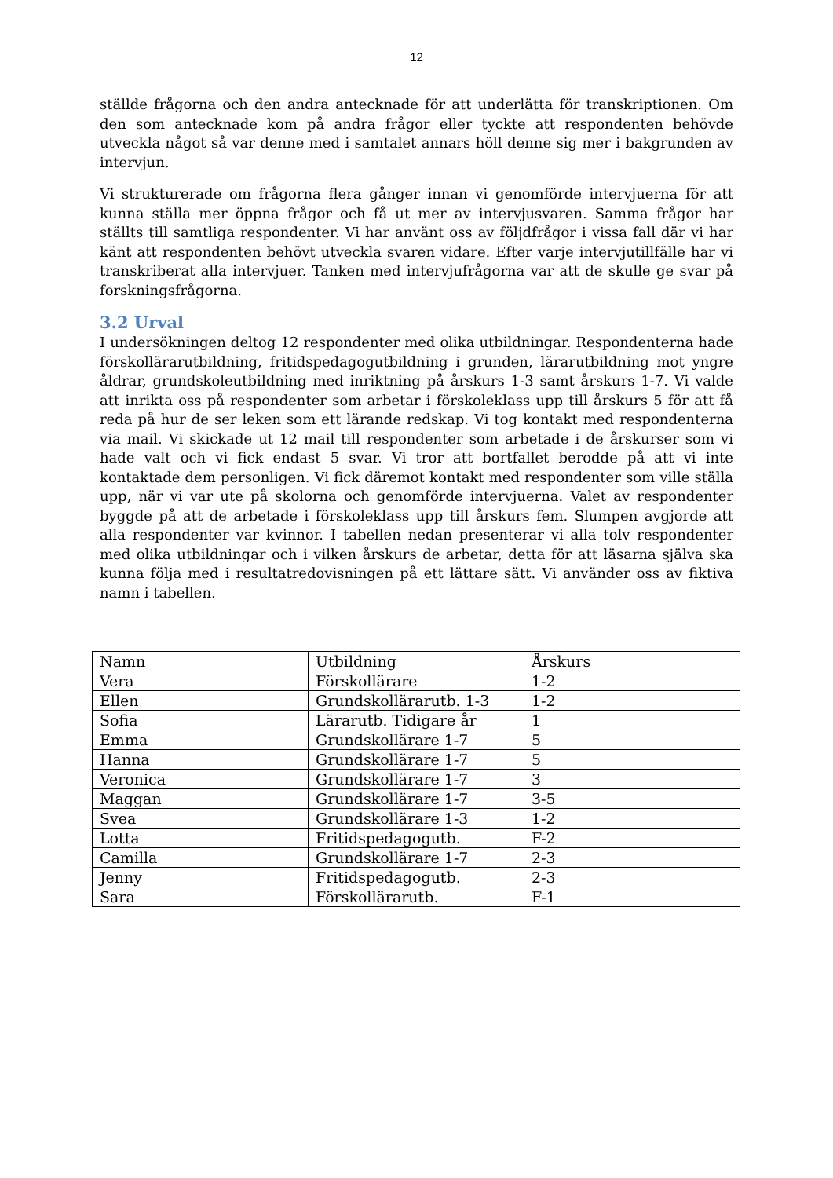12
ställde frågorna och den andra antecknade för att underlätta för transkriptionen. Om den som antecknade kom på andra frågor eller tyckte att respondenten behövde utveckla något så var denne med i samtalet annars höll denne sig mer i bakgrunden av intervjun.
Vi strukturerade om frågorna flera gånger innan vi genomförde intervjuerna för att kunna ställa mer öppna frågor och få ut mer av intervjusvaren. Samma frågor har ställts till samtliga respondenter. Vi har använt oss av följdfrågor i vissa fall där vi har känt att respondenten behövt utveckla svaren vidare. Efter varje intervjutillfälle har vi transkriberat alla intervjuer. Tanken med intervjufrågorna var att de skulle ge svar på forskningsfrågorna.
3.2 Urval
I undersökningen deltog 12 respondenter med olika utbildningar. Respondenterna hade förskollärarutbildning, fritidspedagogutbildning i grunden, lärarutbildning mot yngre åldrar, grundskoleutbildning med inriktning på årskurs 1-3 samt årskurs 1-7. Vi valde att inrikta oss på respondenter som arbetar i förskoleklass upp till årskurs 5 för att få reda på hur de ser leken som ett lärande redskap. Vi tog kontakt med respondenterna via mail. Vi skickade ut 12 mail till respondenter som arbetade i de årskurser som vi hade valt och vi fick endast 5 svar. Vi tror att bortfallet berodde på att vi inte kontaktade dem personligen. Vi fick däremot kontakt med respondenter som ville ställa upp, när vi var ute på skolorna och genomförde intervjuerna. Valet av respondenter byggde på att de arbetade i förskoleklass upp till årskurs fem. Slumpen avgjorde att alla respondenter var kvinnor. I tabellen nedan presenterar vi alla tolv respondenter med olika utbildningar och i vilken årskurs de arbetar, detta för att läsarna själva ska kunna följa med i resultatredovisningen på ett lättare sätt. Vi använder oss av fiktiva namn i tabellen.
| Namn | Utbildning | Årskurs |
| --- | --- | --- |
| Vera | Förskollärare | 1-2 |
| Ellen | Grundskollärarutb. 1-3 | 1-2 |
| Sofia | Lärarutb. Tidigare år | 1 |
| Emma | Grundskollärare 1-7 | 5 |
| Hanna | Grundskollärare 1-7 | 5 |
| Veronica | Grundskollärare 1-7 | 3 |
| Maggan | Grundskollärare 1-7 | 3-5 |
| Svea | Grundskollärare 1-3 | 1-2 |
| Lotta | Fritidspedagogutb. | F-2 |
| Camilla | Grundskollärare 1-7 | 2-3 |
| Jenny | Fritidspedagogutb. | 2-3 |
| Sara | Förskollärarutb. | F-1 |